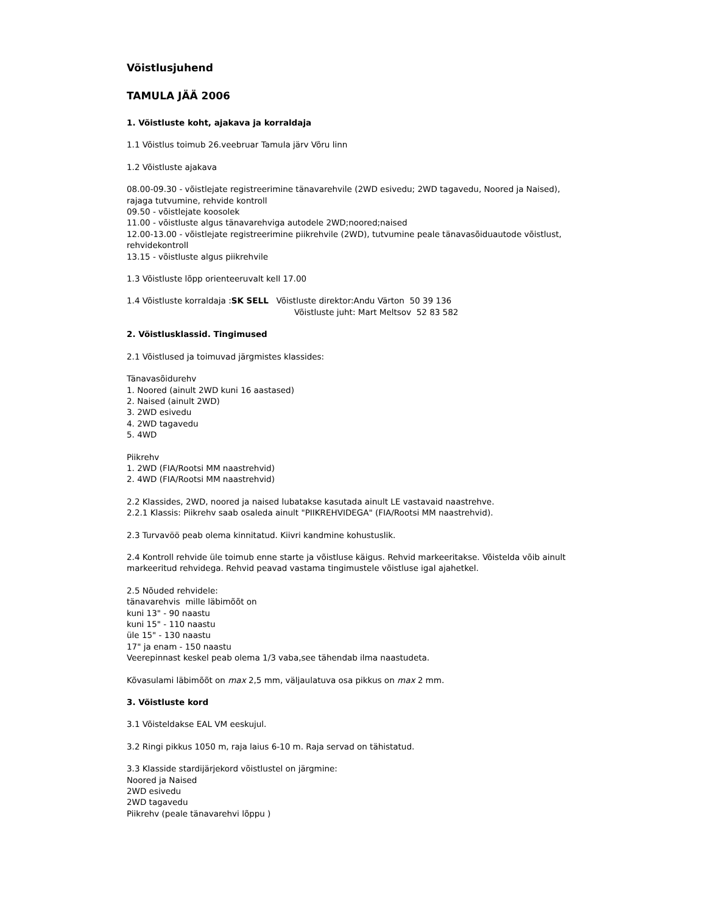Võistlusjuhend
TAMULA JÄÄ 2006
1. Võistluste koht, ajakava ja korraldaja
1.1 Võistlus toimub 26.veebruar Tamula järv Võru linn
1.2 Võistluste ajakava
08.00-09.30 - võistlejate registreerimine tänavarehvile (2WD esivedu; 2WD tagavedu, Noored ja Naised), rajaga tutvumine, rehvide kontroll
09.50 - võistlejate koosolek
11.00 - võistluste algus tänavarehviga autodele 2WD;noored;naised
12.00-13.00 - võistlejate registreerimine piikrehvile (2WD), tutvumine peale tänavasõiduautode võistlust, rehvidekontroll
13.15 - võistluste algus piikrehvile
1.3 Võistluste lõpp orienteeruvalt kell 17.00
1.4 Võistluste korraldaja :SK SELL Võistluste direktor:Andu Värton 50 39 136
Võistluste juht: Mart Meltsov 52 83 582
2. Võistlusklassid. Tingimused
2.1 Võistlused ja toimuvad järgmistes klassides:
Tänavasõidurehv
1. Noored (ainult 2WD kuni 16 aastased)
2. Naised (ainult 2WD)
3. 2WD esivedu
4. 2WD tagavedu
5. 4WD
Piikrehv
1. 2WD (FIA/Rootsi MM naastrehvid)
2. 4WD (FIA/Rootsi MM naastrehvid)
2.2 Klassides, 2WD, noored ja naised lubatakse kasutada ainult LE vastavaid naastrehve.
2.2.1 Klassis: Piikrehv saab osaleda ainult "PIIKREHVIDEGA" (FIA/Rootsi MM naastrehvid).
2.3 Turvavöö peab olema kinnitatud. Kiivri kandmine kohustuslik.
2.4 Kontroll rehvide üle toimub enne starte ja võistluse käigus. Rehvid markeeritakse. Võistelda võib ainult markeeritud rehvidega. Rehvid peavad vastama tingimustele võistluse igal ajahetkel.
2.5 Nõuded rehvidele:
tänavarehvis mille läbimõõt on
kuni 13" - 90 naastu
kuni 15" - 110 naastu
üle 15" - 130 naastu
17" ja enam - 150 naastu
Veerepinnast keskel peab olema 1/3 vaba,see tähendab ilma naastudeta.
Kõvasulami läbimõõt on max 2,5 mm, väljaulatuva osa pikkus on max 2 mm.
3. Võistluste kord
3.1 Võisteldakse EAL VM eeskujul.
3.2 Ringi pikkus 1050 m, raja laius 6-10 m. Raja servad on tähistatud.
3.3 Klasside stardijärjekord võistlustel on järgmine:
Noored ja Naised
2WD esivedu
2WD tagavedu
Piikrehv (peale tänavarehvi lõppu )